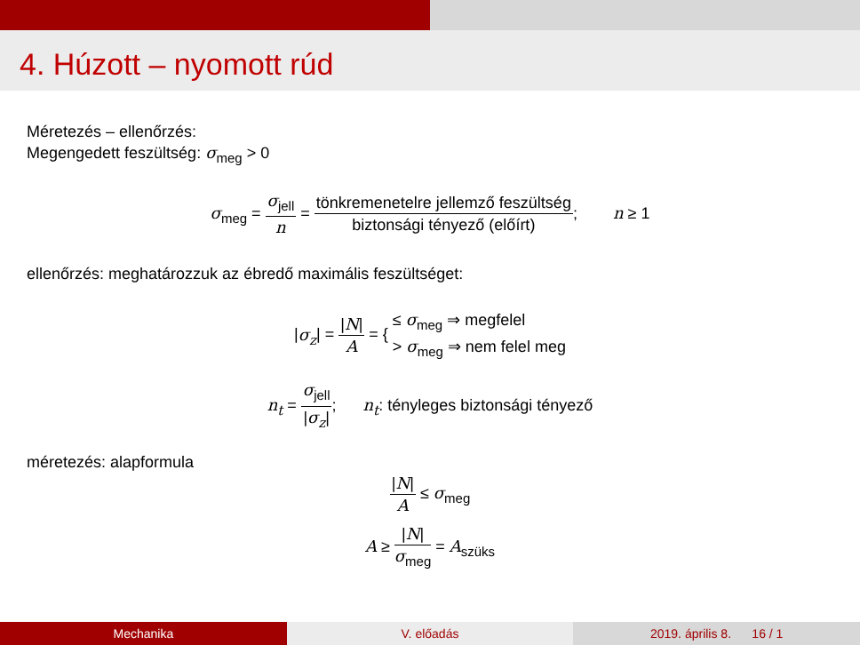4. Húzott – nyomott rúd
Méretezés – ellenőrzés:
Megengedett feszültség: σ<sub>meg</sub> > 0
σ<sub>meg</sub> = σ<sub>jell</sub> n = tönkremenetelre jellemző feszültség biztonsági tényező (előírt); n ≥ 1
ellenőrzés: meghatározzuk az ébredő maximális feszültséget:
|σ<sub>z</sub>| = |N| A = { ≤ σ<sub>meg</sub> ⇒ megfelel > σ<sub>meg</sub> ⇒ nem felel meg
n<sub>t</sub> = σ<sub>jell</sub> |σ<sub>z</sub>|; n<sub>t</sub>: tényleges biztonsági tényező
méretezés: alapformula
|N| A ≤ σ<sub>meg</sub>
A ≥ |N| σ<sub>meg</sub> = A<sub>szüks</sub>
Mechanika V. előadás 2019. április 8. 16 / 1